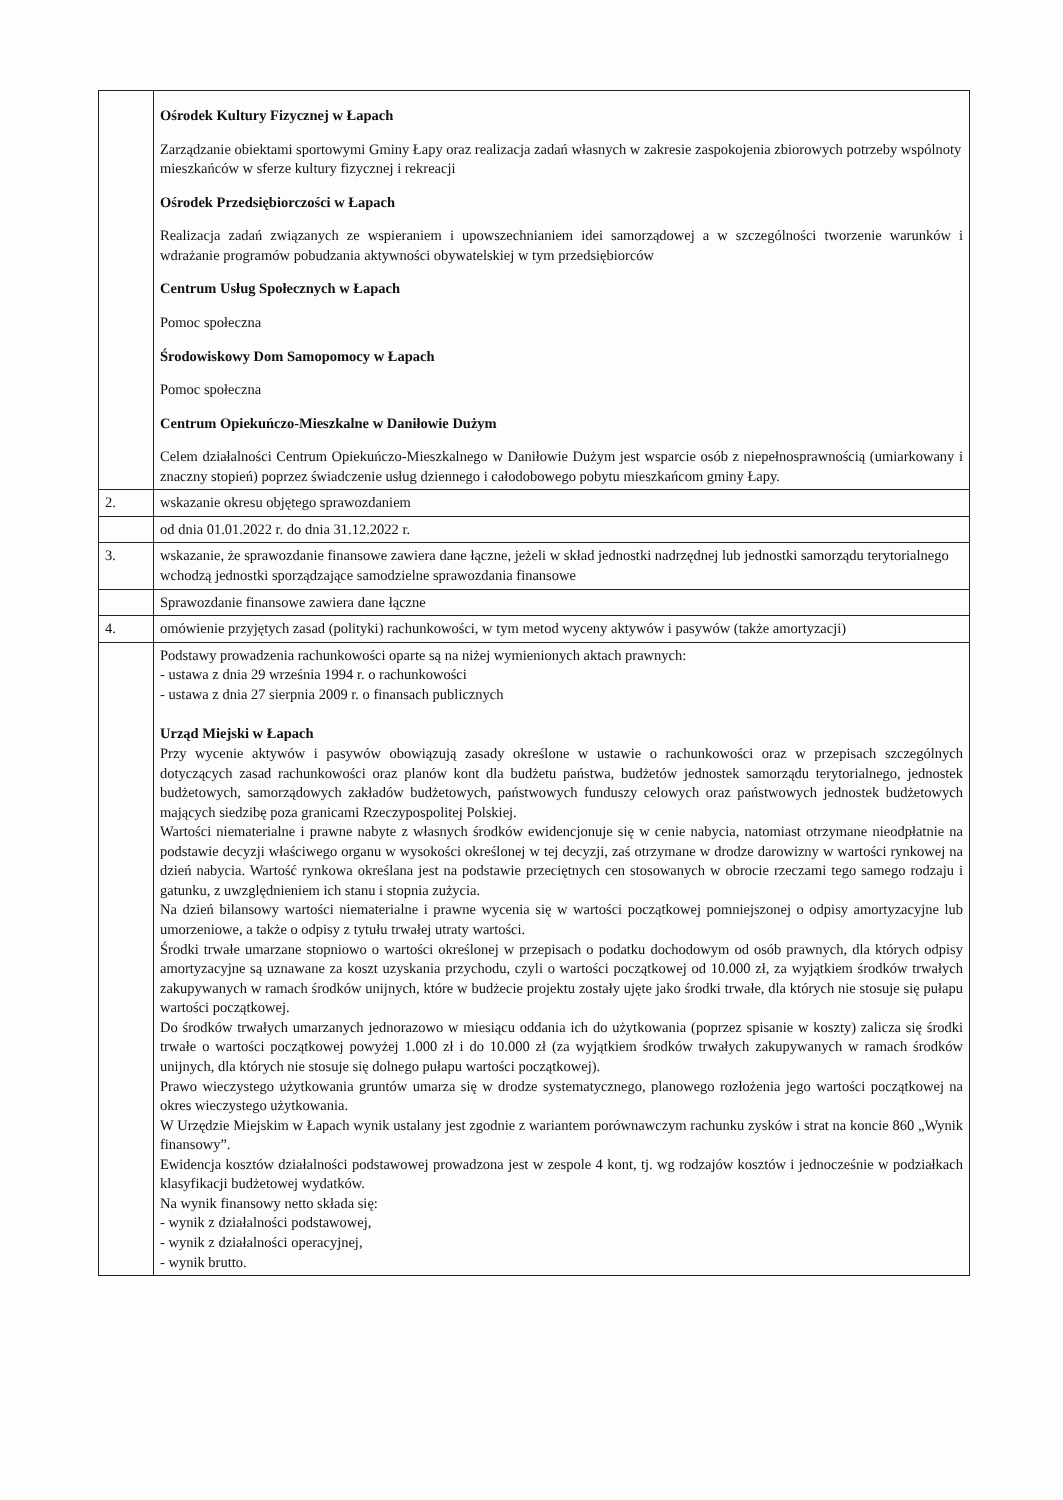| | Ośrodek Kultury Fizycznej w Łapach Zarządzanie obiektami sportowymi Gminy Łapy oraz realizacja zadań własnych w zakresie zaspokojenia zbiorowych potrzeby wspólnoty mieszkańców w sferze kultury fizycznej i rekreacji Ośrodek Przedsiębiorczości w Łapach Realizacja zadań związanych ze wspieraniem i upowszechnianiem idei samorządowej a w szczególności tworzenie warunków i wdrażanie programów pobudzania aktywności obywatelskiej w tym przedsiębiorców Centrum Usług Społecznych w Łapach Pomoc społeczna Środowiskowy Dom Samopomocy w Łapach Pomoc społeczna Centrum Opiekuńczo-Mieszkalne w Daniłowie Dużym Celem działalności Centrum Opiekuńczo-Mieszkalnego w Daniłowie Dużym jest wsparcie osób z niepełnosprawnością (umiarkowany i znaczny stopień) poprzez świadczenie usług dziennego i całodobowego pobytu mieszkańcom gminy Łapy. |
| 2. | wskazanie okresu objętego sprawozdaniem |
| | od dnia 01.01.2022 r. do dnia 31.12.2022 r. |
| 3. | wskazanie, że sprawozdanie finansowe zawiera dane łączne, jeżeli w skład jednostki nadrzędnej lub jednostki samorządu terytorialnego wchodzą jednostki sporządzające samodzielne sprawozdania finansowe |
| | Sprawozdanie finansowe zawiera dane łączne |
| 4. | omówienie przyjętych zasad (polityki) rachunkowości, w tym metod wyceny aktywów i pasywów (także amortyzacji) |
| | Podstawy prowadzenia rachunkowości oparte są na niżej wymienionych aktach prawnych: - ustawa z dnia 29 września 1994 r. o rachunkowości - ustawa z dnia 27 sierpnia 2009 r. o finansach publicznych Urząd Miejski w Łapach Przy wycenie aktywów i pasywów obowiązują zasady określone w ustawie o rachunkowości oraz w przepisach szczególnych dotyczących zasad rachunkowości oraz planów kont dla budżetu państwa, budżetów jednostek samorządu terytorialnego, jednostek budżetowych, samorządowych zakładów budżetowych, państwowych funduszy celowych oraz państwowych jednostek budżetowych mających siedzibę poza granicami Rzeczypospolitej Polskiej. Wartości niematerialne i prawne nabyte z własnych środków ewidencjonuje się w cenie nabycia, natomiast otrzymane nieodpłatnie na podstawie decyzji właściwego organu w wysokości określonej w tej decyzji, zaś otrzymane w drodze darowizny w wartości rynkowej na dzień nabycia. Wartość rynkowa określana jest na podstawie przeciętnych cen stosowanych w obrocie rzeczami tego samego rodzaju i gatunku, z uwzględnieniem ich stanu i stopnia zużycia. Na dzień bilansowy wartości niematerialne i prawne wycenia się w wartości początkowej pomniejszonej o odpisy amortyzacyjne lub umorzeniowe, a także o odpisy z tytułu trwałej utraty wartości. Środki trwałe umarzane stopniowo o wartości określonej w przepisach o podatku dochodowym od osób prawnych, dla których odpisy amortyzacyjne są uznawane za koszt uzyskania przychodu, czyli o wartości początkowej od 10.000 zł, za wyjątkiem środków trwałych zakupywanych w ramach środków unijnych, które w budżecie projektu zostały ujęte jako środki trwałe, dla których nie stosuje się pułapu wartości początkowej. Do środków trwałych umarzanych jednorazowo w miesiącu oddania ich do użytkowania (poprzez spisanie w koszty) zalicza się środki trwałe o wartości początkowej powyżej 1.000 zł i do 10.000 zł (za wyjątkiem środków trwałych zakupywanych w ramach środków unijnych, dla których nie stosuje się dolnego pułapu wartości początkowej). Prawo wieczystego użytkowania gruntów umarza się w drodze systematycznego, planowego rozłożenia jego wartości początkowej na okres wieczystego użytkowania. W Urzędzie Miejskim w Łapach wynik ustalany jest zgodnie z wariantem porównawczym rachunku zysków i strat na koncie 860 „Wynik finansowy”. Ewidencja kosztów działalności podstawowej prowadzona jest w zespole 4 kont, tj. wg rodzajów kosztów i jednocześnie w podziałkach klasyfikacji budżetowej wydatków. Na wynik finansowy netto składa się: - wynik z działalności podstawowej, - wynik z działalności operacyjnej, - wynik brutto. |